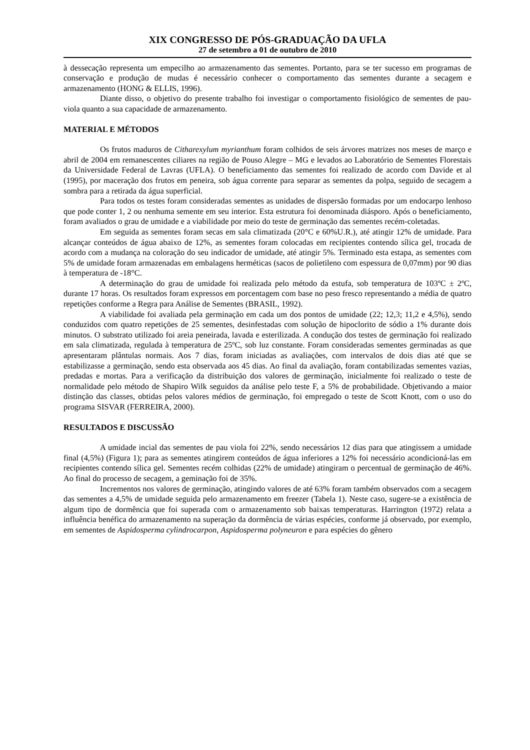XIX CONGRESSO DE PÓS-GRADUAÇÃO DA UFLA
27 de setembro a 01 de outubro de 2010
à dessecação representa um empecilho ao armazenamento das sementes. Portanto, para se ter sucesso em programas de conservação e produção de mudas é necessário conhecer o comportamento das sementes durante a secagem e armazenamento (HONG & ELLIS, 1996).
Diante disso, o objetivo do presente trabalho foi investigar o comportamento fisiológico de sementes de pau-viola quanto a sua capacidade de armazenamento.
MATERIAL E MÉTODOS
Os frutos maduros de Citharexylum myrianthum foram colhidos de seis árvores matrizes nos meses de março e abril de 2004 em remanescentes ciliares na região de Pouso Alegre – MG e levados ao Laboratório de Sementes Florestais da Universidade Federal de Lavras (UFLA). O beneficiamento das sementes foi realizado de acordo com Davide et al (1995), por maceração dos frutos em peneira, sob água corrente para separar as sementes da polpa, seguido de secagem a sombra para a retirada da água superficial.
Para todos os testes foram consideradas sementes as unidades de dispersão formadas por um endocarpo lenhoso que pode conter 1, 2 ou nenhuma semente em seu interior. Esta estrutura foi denominada diásporo. Após o beneficiamento, foram avaliados o grau de umidade e a viabilidade por meio do teste de germinação das sementes recém-coletadas.
Em seguida as sementes foram secas em sala climatizada (20°C e 60%U.R.), até atingir 12% de umidade. Para alcançar conteúdos de água abaixo de 12%, as sementes foram colocadas em recipientes contendo sílica gel, trocada de acordo com a mudança na coloração do seu indicador de umidade, até atingir 5%. Terminado esta estapa, as sementes com 5% de umidade foram armazenadas em embalagens herméticas (sacos de polietileno com espessura de 0,07mm) por 90 dias à temperatura de -18°C.
A determinação do grau de umidade foi realizada pelo método da estufa, sob temperatura de 103ºC ± 2ºC, durante 17 horas. Os resultados foram expressos em porcentagem com base no peso fresco representando a média de quatro repetições conforme a Regra para Análise de Sementes (BRASIL, 1992).
A viabilidade foi avaliada pela germinação em cada um dos pontos de umidade (22; 12,3; 11,2 e 4,5%), sendo conduzidos com quatro repetições de 25 sementes, desinfestadas com solução de hipoclorito de sódio a 1% durante dois minutos. O substrato utilizado foi areia peneirada, lavada e esterilizada. A condução dos testes de germinação foi realizado em sala climatizada, regulada à temperatura de 25ºC, sob luz constante. Foram consideradas sementes germinadas as que apresentaram plântulas normais. Aos 7 dias, foram iniciadas as avaliações, com intervalos de dois dias até que se estabilizasse a germinação, sendo esta observada aos 45 dias. Ao final da avaliação, foram contabilizadas sementes vazias, predadas e mortas. Para a verificação da distribuição dos valores de germinação, inicialmente foi realizado o teste de normalidade pelo método de Shapiro Wilk seguidos da análise pelo teste F, a 5% de probabilidade. Objetivando a maior distinção das classes, obtidas pelos valores médios de germinação, foi empregado o teste de Scott Knott, com o uso do programa SISVAR (FERREIRA, 2000).
RESULTADOS E DISCUSSÃO
A umidade incial das sementes de pau viola foi 22%, sendo necessários 12 dias para que atingissem a umidade final (4,5%) (Figura 1); para as sementes atingirem conteúdos de água inferiores a 12% foi necessário acondicioná-las em recipientes contendo sílica gel. Sementes recém colhidas (22% de umidade) atingiram o percentual de germinação de 46%. Ao final do processo de secagem, a geminação foi de 35%.
Incrementos nos valores de germinação, atingindo valores de até 63% foram também observados com a secagem das sementes a 4,5% de umidade seguida pelo armazenamento em freezer (Tabela 1). Neste caso, sugere-se a existência de algum tipo de dormência que foi superada com o armazenamento sob baixas temperaturas. Harrington (1972) relata a influência benéfica do armazenamento na superação da dormência de várias espécies, conforme já observado, por exemplo, em sementes de Aspidosperma cylindrocarpon, Aspidosperma polyneuron e para espécies do gênero